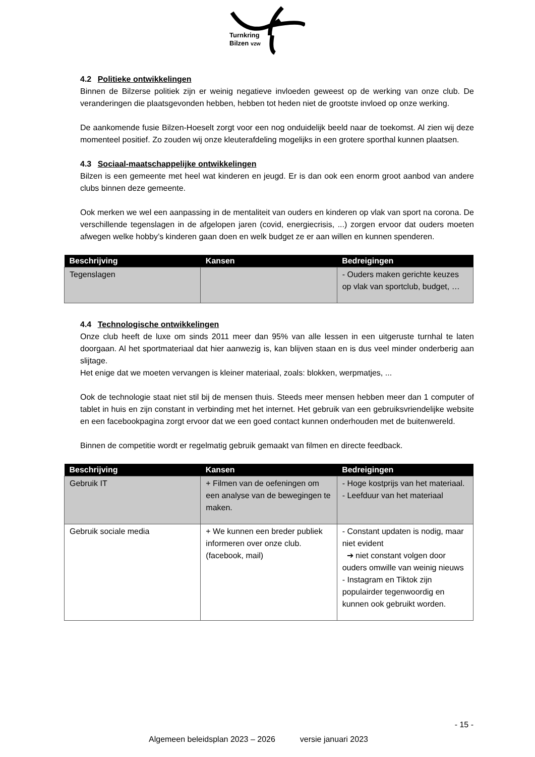Turnkring
Bilzen vzw
4.2 Politieke ontwikkelingen
Binnen de Bilzerse politiek zijn er weinig negatieve invloeden geweest op de werking van onze club. De veranderingen die plaatsgevonden hebben, hebben tot heden niet de grootste invloed op onze werking.
De aankomende fusie Bilzen-Hoeselt zorgt voor een nog onduidelijk beeld naar de toekomst. Al zien wij deze momenteel positief. Zo zouden wij onze kleuterafdeling mogelijks in een grotere sporthal kunnen plaatsen.
4.3 Sociaal-maatschappelijke ontwikkelingen
Bilzen is een gemeente met heel wat kinderen en jeugd. Er is dan ook een enorm groot aanbod van andere clubs binnen deze gemeente.
Ook merken we wel een aanpassing in de mentaliteit van ouders en kinderen op vlak van sport na corona. De verschillende tegenslagen in de afgelopen jaren (covid, energiecrisis, ...) zorgen ervoor dat ouders moeten afwegen welke hobby’s kinderen gaan doen en welk budget ze er aan willen en kunnen spenderen.
| Beschrijving | Kansen | Bedreigingen |
| --- | --- | --- |
| Tegenslagen | | - Ouders maken gerichte keuzes op vlak van sportclub, budget, … |
4.4 Technologische ontwikkelingen
Onze club heeft de luxe om sinds 2011 meer dan 95% van alle lessen in een uitgeruste turnhal te laten doorgaan. Al het sportmateriaal dat hier aanwezig is, kan blijven staan en is dus veel minder onderberig aan slijtage.
Het enige dat we moeten vervangen is kleiner materiaal, zoals: blokken, werpmatjes, ...
Ook de technologie staat niet stil bij de mensen thuis. Steeds meer mensen hebben meer dan 1 computer of tablet in huis en zijn constant in verbinding met het internet. Het gebruik van een gebruiksvriendelijke website en een facebookpagina zorgt ervoor dat we een goed contact kunnen onderhouden met de buitenwereld.
Binnen de competitie wordt er regelmatig gebruik gemaakt van filmen en directe feedback.
| Beschrijving | Kansen | Bedreigingen |
| --- | --- | --- |
| Gebruik IT | + Filmen van de oefeningen om een analyse van de bewegingen te maken. | - Hoge kostprijs van het materiaal. - Leefduur van het materiaal |
| Gebruik sociale media | + We kunnen een breder publiek informeren over onze club. (facebook, mail) | - Constant updaten is nodig, maar niet evident ➔ niet constant volgen door ouders omwille van weinig nieuws - Instagram en Tiktok zijn populairder tegenwoordig en kunnen ook gebruikt worden. |
- 15 -
Algemeen beleidsplan 2023 – 2026 versie januari 2023